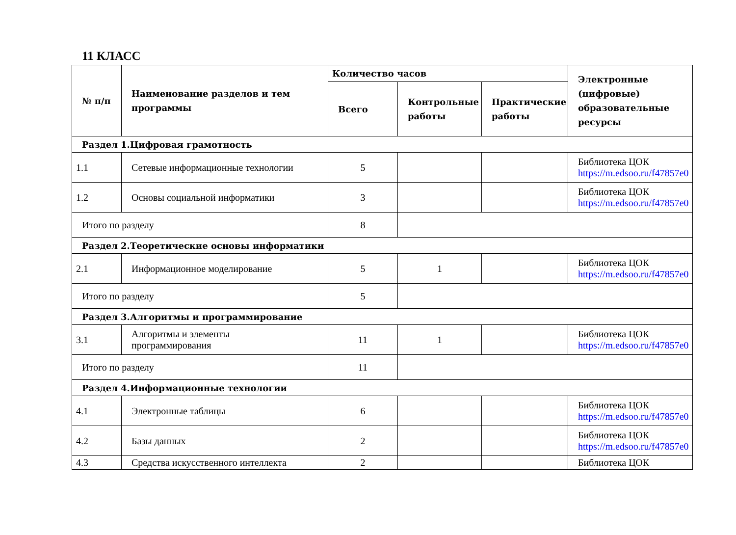11 КЛАСС
| № п/п | Наименование разделов и тем программы | Количество часов | | | Электронные (цифровые) образовательные ресурсы |
| --- | --- | --- | --- | --- | --- |
| | | Всего | Контрольные работы | Практические работы | |
| Раздел 1.Цифровая грамотность | | | | | |
| 1.1 | Сетевые информационные технологии | 5 | | | Библиотека ЦОК https://m.edsoo.ru/f47857e0 |
| 1.2 | Основы социальной информатики | 3 | | | Библиотека ЦОК https://m.edsoo.ru/f47857e0 |
| Итого по разделу | | 8 | | | |
| Раздел 2.Теоретические основы информатики | | | | | |
| 2.1 | Информационное моделирование | 5 | 1 | | Библиотека ЦОК https://m.edsoo.ru/f47857e0 |
| Итого по разделу | | 5 | | | |
| Раздел 3.Алгоритмы и программирование | | | | | |
| 3.1 | Алгоритмы и элементы программирования | 11 | 1 | | Библиотека ЦОК https://m.edsoo.ru/f47857e0 |
| Итого по разделу | | 11 | | | |
| Раздел 4.Информационные технологии | | | | | |
| 4.1 | Электронные таблицы | 6 | | | Библиотека ЦОК https://m.edsoo.ru/f47857e0 |
| 4.2 | Базы данных | 2 | | | Библиотека ЦОК https://m.edsoo.ru/f47857e0 |
| 4.3 | Средства искусственного интеллекта | 2 | | | Библиотека ЦОК |